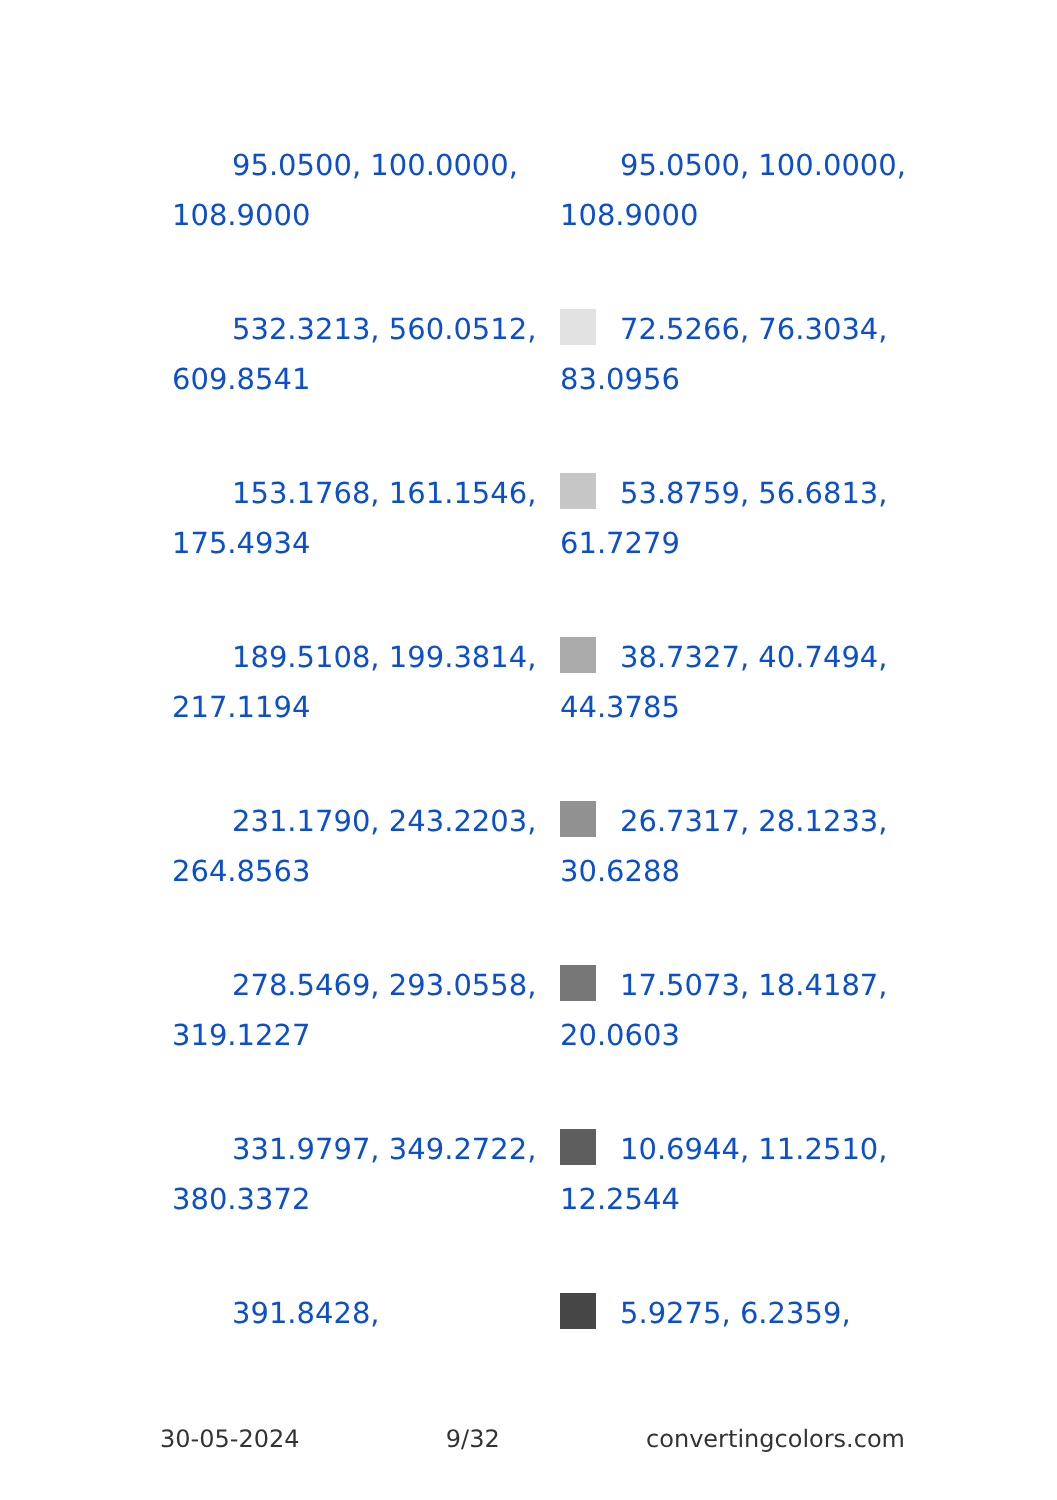| 95.0500, 100.0000, 108.9000 | 95.0500, 100.0000, 108.9000 |
| 532.3213, 560.0512, 609.8541 | 72.5266, 76.3034, 83.0956 |
| 153.1768, 161.1546, 175.4934 | 53.8759, 56.6813, 61.7279 |
| 189.5108, 199.3814, 217.1194 | 38.7327, 40.7494, 44.3785 |
| 231.1790, 243.2203, 264.8563 | 26.7317, 28.1233, 30.6288 |
| 278.5469, 293.0558, 319.1227 | 17.5073, 18.4187, 20.0603 |
| 331.9797, 349.2722, 380.3372 | 10.6944, 11.2510, 12.2544 |
| 391.8428, | 5.9275, 6.2359, |
30-05-2024 9/32 convertingcolors.com